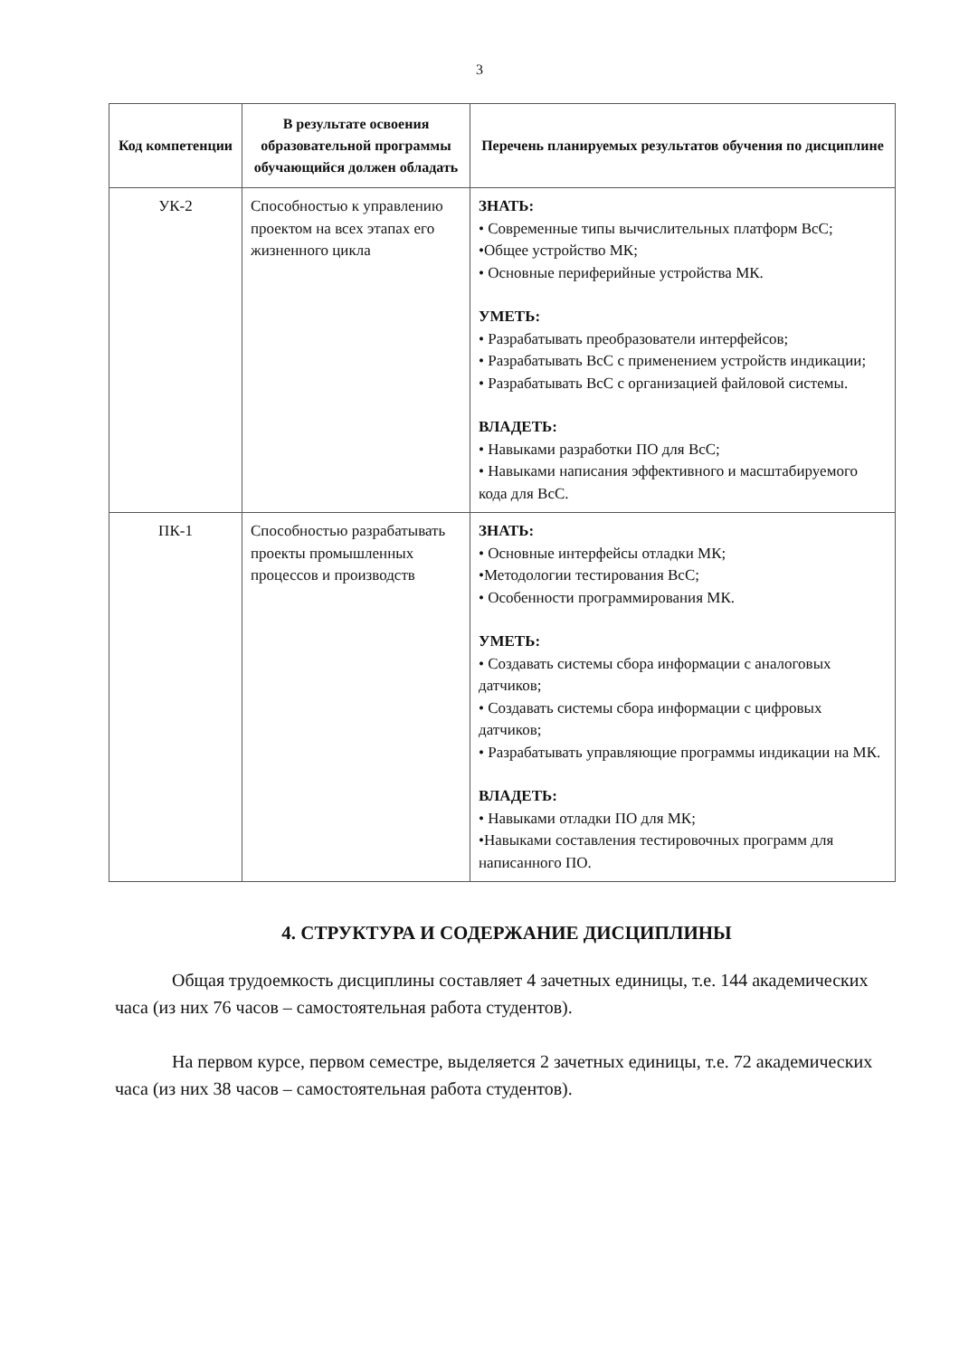3
| Код компетенции | В результате освоения образовательной программы обучающийся должен обладать | Перечень планируемых результатов обучения по дисциплине |
| --- | --- | --- |
| УК-2 | Способностью к управлению проектом на всех этапах его жизненного цикла | ЗНАТЬ: • Современные типы вычислительных платформ ВсС; •Общее устройство МК; • Основные периферийные устройства МК. УМЕТЬ: • Разрабатывать преобразователи интерфейсов; • Разрабатывать ВсС с применением устройств индикации; • Разрабатывать ВсС с организацией файловой системы. ВЛАДЕТЬ: • Навыками разработки ПО для ВсС; • Навыками написания эффективного и масштабируемого кода для ВсС. |
| ПК-1 | Способностью разрабатывать проекты промышленных процессов и производств | ЗНАТЬ: • Основные интерфейсы отладки МК; •Методологии тестирования ВсС; • Особенности программирования МК. УМЕТЬ: • Создавать системы сбора информации с аналоговых датчиков; • Создавать системы сбора информации с цифровых датчиков; • Разрабатывать управляющие программы индикации на МК. ВЛАДЕТЬ: • Навыками отладки ПО для МК; •Навыками составления тестировочных программ для написанного ПО. |
4. СТРУКТУРА И СОДЕРЖАНИЕ ДИСЦИПЛИНЫ
Общая трудоемкость дисциплины составляет 4 зачетных единицы, т.е. 144 академических часа (из них 76 часов – самостоятельная работа студентов).
На первом курсе, первом семестре, выделяется 2 зачетных единицы, т.е. 72 академических часа (из них 38 часов – самостоятельная работа студентов).